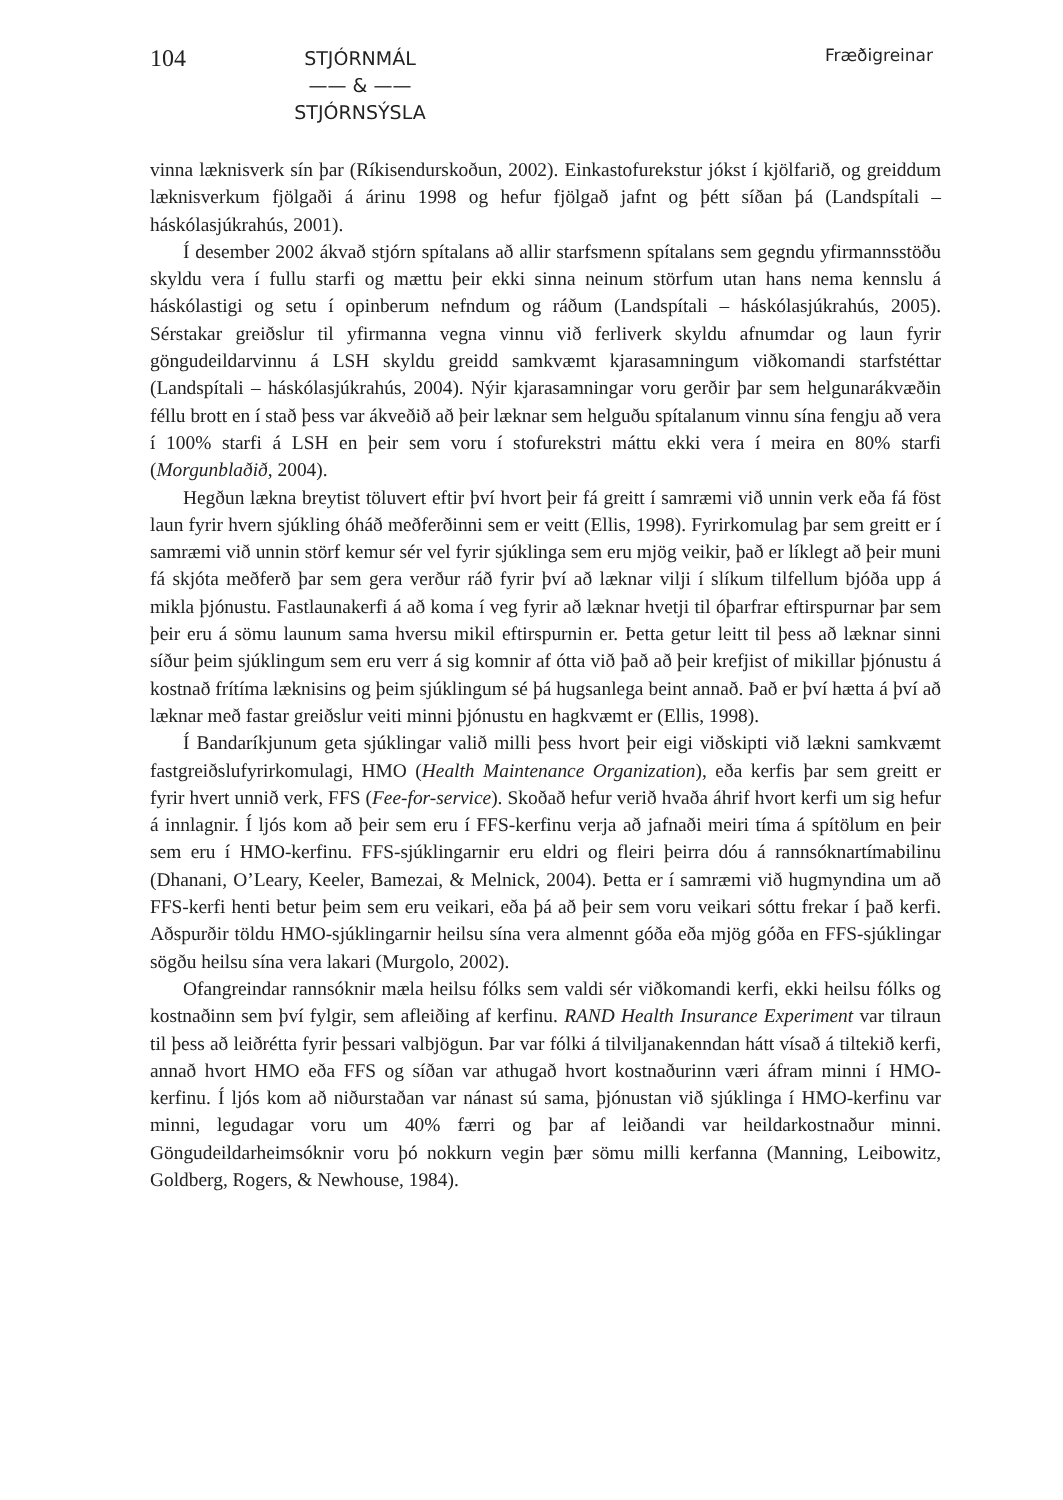104
STJÓRNMÁL
—— & ——
STJÓRNSÝSLA
Fræðigreinar
vinna læknisverk sín þar (Ríkisendurskoðun, 2002). Einkastofurekstur jókst í kjölfarið, og greiddum læknisverkum fjölgaði á árinu 1998 og hefur fjölgað jafnt og þétt síðan þá (Landspítali – háskólasjúkrahús, 2001).
Í desember 2002 ákvað stjórn spítalans að allir starfsmenn spítalans sem gegndu yfirmannsstöðu skyldu vera í fullu starfi og mættu þeir ekki sinna neinum störfum utan hans nema kennslu á háskólastigi og setu í opinberum nefndum og ráðum (Landspítali – háskólasjúkrahús, 2005). Sérstakar greiðslur til yfirmanna vegna vinnu við ferliverk skyldu afnumdar og laun fyrir göngudeildarvinnu á LSH skyldu greidd samkvæmt kjarasamningum viðkomandi starfstéttar (Landspítali – háskólasjúkrahús, 2004). Nýir kjarasamningar voru gerðir þar sem helgunarákvæðin féllu brott en í stað þess var ákveðið að þeir læknar sem helguðu spítalanum vinnu sína fengju að vera í 100% starfi á LSH en þeir sem voru í stofurekstri máttu ekki vera í meira en 80% starfi (Morgunblaðið, 2004).
Hegðun lækna breytist töluvert eftir því hvort þeir fá greitt í samræmi við unnin verk eða fá föst laun fyrir hvern sjúkling óháð meðferðinni sem er veitt (Ellis, 1998). Fyrirkomulag þar sem greitt er í samræmi við unnin störf kemur sér vel fyrir sjúklinga sem eru mjög veikir, það er líklegt að þeir muni fá skjóta meðferð þar sem gera verður ráð fyrir því að læknar vilji í slíkum tilfellum bjóða upp á mikla þjónustu. Fastlaunakerfi á að koma í veg fyrir að læknar hvetji til óþarfrar eftirspurnar þar sem þeir eru á sömu launum sama hversu mikil eftirspurnin er. Þetta getur leitt til þess að læknar sinni síður þeim sjúklingum sem eru verr á sig komnir af ótta við það að þeir krefjist of mikillar þjónustu á kostnað frítíma læknisins og þeim sjúklingum sé þá hugsanlega beint annað. Það er því hætta á því að læknar með fastar greiðslur veiti minni þjónustu en hagkvæmt er (Ellis, 1998).
Í Bandaríkjunum geta sjúklingar valið milli þess hvort þeir eigi viðskipti við lækni samkvæmt fastgreiðslufyrirkomulagi, HMO (Health Maintenance Organization), eða kerfis þar sem greitt er fyrir hvert unnið verk, FFS (Fee-for-service). Skoðað hefur verið hvaða áhrif hvort kerfi um sig hefur á innlagnir. Í ljós kom að þeir sem eru í FFS-kerfinu verja að jafnaði meiri tíma á spítölum en þeir sem eru í HMO-kerfinu. FFS-sjúklingarnir eru eldri og fleiri þeirra dóu á rannsóknartímabilinu (Dhanani, O’Leary, Keeler, Bamezai, & Melnick, 2004). Þetta er í samræmi við hugmyndina um að FFS-kerfi henti betur þeim sem eru veikari, eða þá að þeir sem voru veikari sóttu frekar í það kerfi. Aðspurðir töldu HMO-sjúklingarnir heilsu sína vera almennt góða eða mjög góða en FFS-sjúklingar sögðu heilsu sína vera lakari (Murgolo, 2002).
Ofangreindar rannsóknir mæla heilsu fólks sem valdi sér viðkomandi kerfi, ekki heilsu fólks og kostnaðinn sem því fylgir, sem afleiðing af kerfinu. RAND Health Insurance Experiment var tilraun til þess að leiðrétta fyrir þessari valbjögun. Þar var fólki á tilviljanakenndan hátt vísað á tiltekið kerfi, annað hvort HMO eða FFS og síðan var athugað hvort kostnaðurinn væri áfram minni í HMO-kerfinu. Í ljós kom að niðurstaðan var nánast sú sama, þjónustan við sjúklinga í HMO-kerfinu var minni, legudagar voru um 40% færri og þar af leiðandi var heildarkostnaður minni. Göngudeildarheimsóknir voru þó nokkurn vegin þær sömu milli kerfanna (Manning, Leibowitz, Goldberg, Rogers, & Newhouse, 1984).